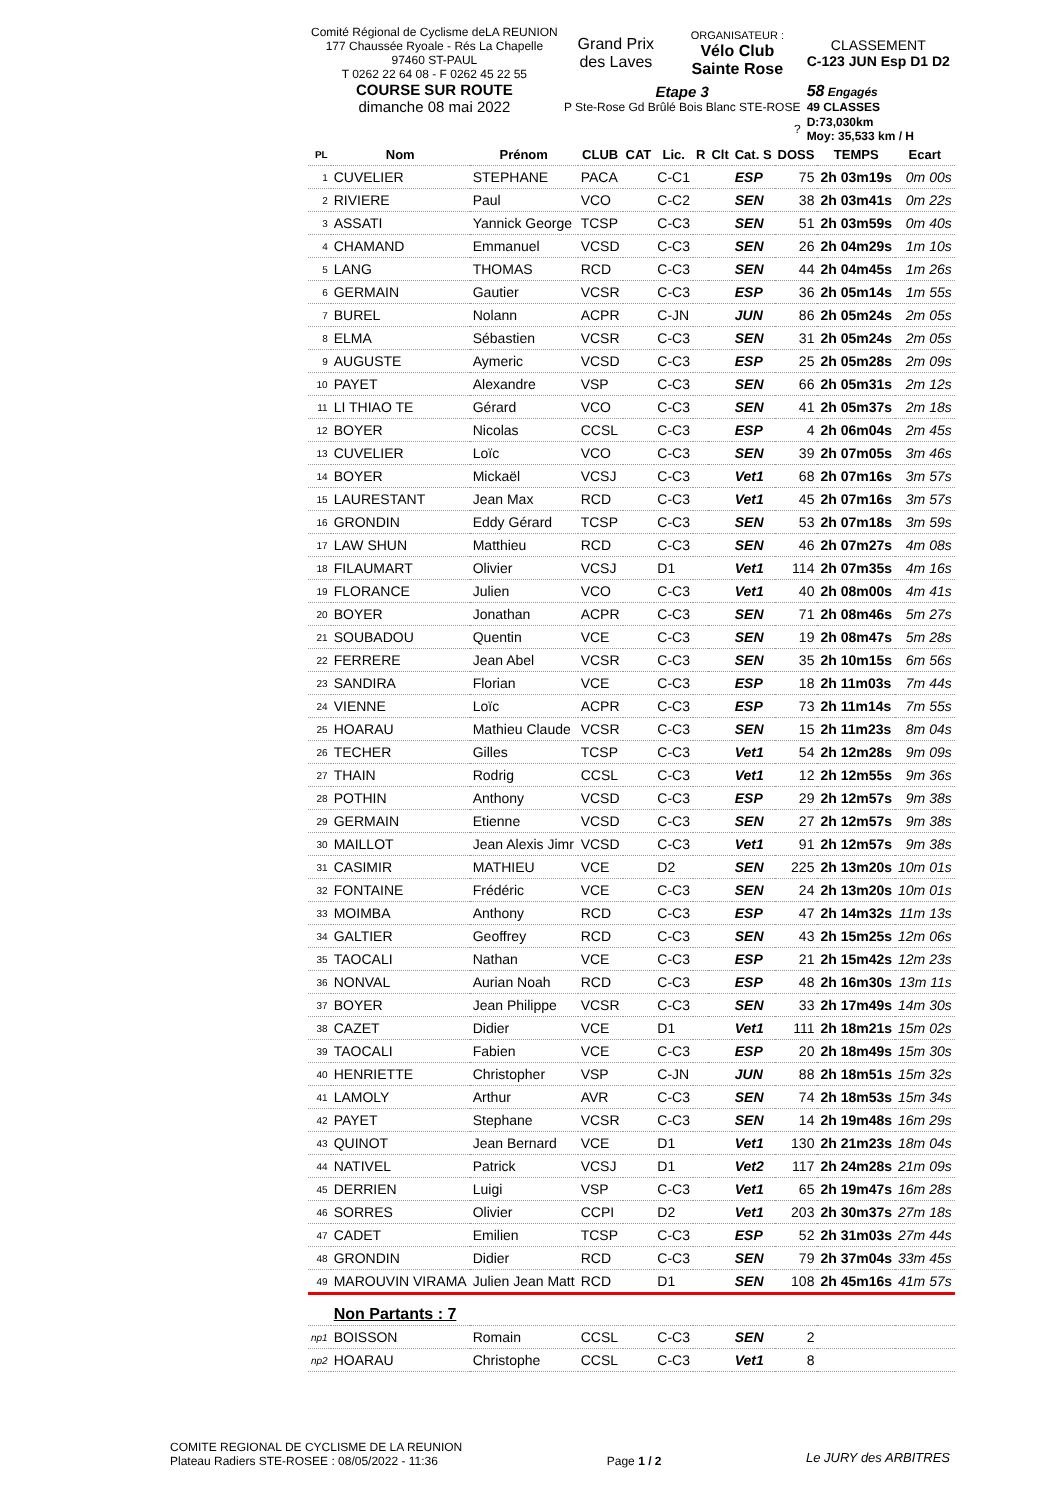| Comité Régional de Cyclisme deLA REUNION 177 Chaussée Ryoale - Rés La Chapelle 97460 ST-PAUL T 0262 22 64 08 - F 0262 45 22 55 | Grand Prix des Laves | ORGANISATEUR : Vélo Club Sainte Rose | CLASSEMENT C-123 JUN Esp D1 D2 |
| COURSE SUR ROUTE dimanche 08 mai 2022 | Etape 3 P Ste-Rose Gd Brûlé Bois Blanc STE-ROSE | | 58 Engagés 49 CLASSES |
| | ? | | D:73,030km Moy: 35,533 km / H |
| PL | Nom | Prénom | CLUB | CAT | Lic. | R | Clt | Cat. S | DOSS | TEMPS | Ecart |
| --- | --- | --- | --- | --- | --- | --- | --- | --- | --- | --- | --- |
| 1 | CUVELIER | STEPHANE | PACA | | C-C1 | | | ESP | 75 | 2h 03m19s | 0m 00s |
| 2 | RIVIERE | Paul | VCO | | C-C2 | | | SEN | 38 | 2h 03m41s | 0m 22s |
| 3 | ASSATI | Yannick George | TCSP | | C-C3 | | | SEN | 51 | 2h 03m59s | 0m 40s |
| 4 | CHAMAND | Emmanuel | VCSD | | C-C3 | | | SEN | 26 | 2h 04m29s | 1m 10s |
| 5 | LANG | THOMAS | RCD | | C-C3 | | | SEN | 44 | 2h 04m45s | 1m 26s |
| 6 | GERMAIN | Gautier | VCSR | | C-C3 | | | ESP | 36 | 2h 05m14s | 1m 55s |
| 7 | BUREL | Nolann | ACPR | | C-JN | | | JUN | 86 | 2h 05m24s | 2m 05s |
| 8 | ELMA | Sébastien | VCSR | | C-C3 | | | SEN | 31 | 2h 05m24s | 2m 05s |
| 9 | AUGUSTE | Aymeric | VCSD | | C-C3 | | | ESP | 25 | 2h 05m28s | 2m 09s |
| 10 | PAYET | Alexandre | VSP | | C-C3 | | | SEN | 66 | 2h 05m31s | 2m 12s |
| 11 | LI THIAO TE | Gérard | VCO | | C-C3 | | | SEN | 41 | 2h 05m37s | 2m 18s |
| 12 | BOYER | Nicolas | CCSL | | C-C3 | | | ESP | 4 | 2h 06m04s | 2m 45s |
| 13 | CUVELIER | Loïc | VCO | | C-C3 | | | SEN | 39 | 2h 07m05s | 3m 46s |
| 14 | BOYER | Mickaël | VCSJ | | C-C3 | | | Vet1 | 68 | 2h 07m16s | 3m 57s |
| 15 | LAURESTANT | Jean Max | RCD | | C-C3 | | | Vet1 | 45 | 2h 07m16s | 3m 57s |
| 16 | GRONDIN | Eddy Gérard | TCSP | | C-C3 | | | SEN | 53 | 2h 07m18s | 3m 59s |
| 17 | LAW SHUN | Matthieu | RCD | | C-C3 | | | SEN | 46 | 2h 07m27s | 4m 08s |
| 18 | FILAUMART | Olivier | VCSJ | | D1 | | | Vet1 | 114 | 2h 07m35s | 4m 16s |
| 19 | FLORANCE | Julien | VCO | | C-C3 | | | Vet1 | 40 | 2h 08m00s | 4m 41s |
| 20 | BOYER | Jonathan | ACPR | | C-C3 | | | SEN | 71 | 2h 08m46s | 5m 27s |
| 21 | SOUBADOU | Quentin | VCE | | C-C3 | | | SEN | 19 | 2h 08m47s | 5m 28s |
| 22 | FERRERE | Jean Abel | VCSR | | C-C3 | | | SEN | 35 | 2h 10m15s | 6m 56s |
| 23 | SANDIRA | Florian | VCE | | C-C3 | | | ESP | 18 | 2h 11m03s | 7m 44s |
| 24 | VIENNE | Loïc | ACPR | | C-C3 | | | ESP | 73 | 2h 11m14s | 7m 55s |
| 25 | HOARAU | Mathieu Claude | VCSR | | C-C3 | | | SEN | 15 | 2h 11m23s | 8m 04s |
| 26 | TECHER | Gilles | TCSP | | C-C3 | | | Vet1 | 54 | 2h 12m28s | 9m 09s |
| 27 | THAIN | Rodrig | CCSL | | C-C3 | | | Vet1 | 12 | 2h 12m55s | 9m 36s |
| 28 | POTHIN | Anthony | VCSD | | C-C3 | | | ESP | 29 | 2h 12m57s | 9m 38s |
| 29 | GERMAIN | Etienne | VCSD | | C-C3 | | | SEN | 27 | 2h 12m57s | 9m 38s |
| 30 | MAILLOT | Jean Alexis Jimr | VCSD | | C-C3 | | | Vet1 | 91 | 2h 12m57s | 9m 38s |
| 31 | CASIMIR | MATHIEU | VCE | | D2 | | | SEN | 225 | 2h 13m20s | 10m 01s |
| 32 | FONTAINE | Frédéric | VCE | | C-C3 | | | SEN | 24 | 2h 13m20s | 10m 01s |
| 33 | MOIMBA | Anthony | RCD | | C-C3 | | | ESP | 47 | 2h 14m32s | 11m 13s |
| 34 | GALTIER | Geoffrey | RCD | | C-C3 | | | SEN | 43 | 2h 15m25s | 12m 06s |
| 35 | TAOCALI | Nathan | VCE | | C-C3 | | | ESP | 21 | 2h 15m42s | 12m 23s |
| 36 | NONVAL | Aurian Noah | RCD | | C-C3 | | | ESP | 48 | 2h 16m30s | 13m 11s |
| 37 | BOYER | Jean Philippe | VCSR | | C-C3 | | | SEN | 33 | 2h 17m49s | 14m 30s |
| 38 | CAZET | Didier | VCE | | D1 | | | Vet1 | 111 | 2h 18m21s | 15m 02s |
| 39 | TAOCALI | Fabien | VCE | | C-C3 | | | ESP | 20 | 2h 18m49s | 15m 30s |
| 40 | HENRIETTE | Christopher | VSP | | C-JN | | | JUN | 88 | 2h 18m51s | 15m 32s |
| 41 | LAMOLY | Arthur | AVR | | C-C3 | | | SEN | 74 | 2h 18m53s | 15m 34s |
| 42 | PAYET | Stephane | VCSR | | C-C3 | | | SEN | 14 | 2h 19m48s | 16m 29s |
| 43 | QUINOT | Jean Bernard | VCE | | D1 | | | Vet1 | 130 | 2h 21m23s | 18m 04s |
| 44 | NATIVEL | Patrick | VCSJ | | D1 | | | Vet2 | 117 | 2h 24m28s | 21m 09s |
| 45 | DERRIEN | Luigi | VSP | | C-C3 | | | Vet1 | 65 | 2h 19m47s | 16m 28s |
| 46 | SORRES | Olivier | CCPI | | D2 | | | Vet1 | 203 | 2h 30m37s | 27m 18s |
| 47 | CADET | Emilien | TCSP | | C-C3 | | | ESP | 52 | 2h 31m03s | 27m 44s |
| 48 | GRONDIN | Didier | RCD | | C-C3 | | | SEN | 79 | 2h 37m04s | 33m 45s |
| 49 | MAROUVIN VIRAMA | Julien Jean Matt | RCD | | D1 | | | SEN | 108 | 2h 45m16s | 41m 57s |
| | Non Partants : 7 | | | | | | | | | | |
| np1 | BOISSON | Romain | CCSL | | C-C3 | | | SEN | 2 | | |
| np2 | HOARAU | Christophe | CCSL | | C-C3 | | | Vet1 | 8 | | |
COMITE REGIONAL DE CYCLISME DE LA REUNION
Plateau Radiers STE-ROSEE : 08/05/2022 - 11:36
Page 1 / 2
Le JURY des ARBITRES